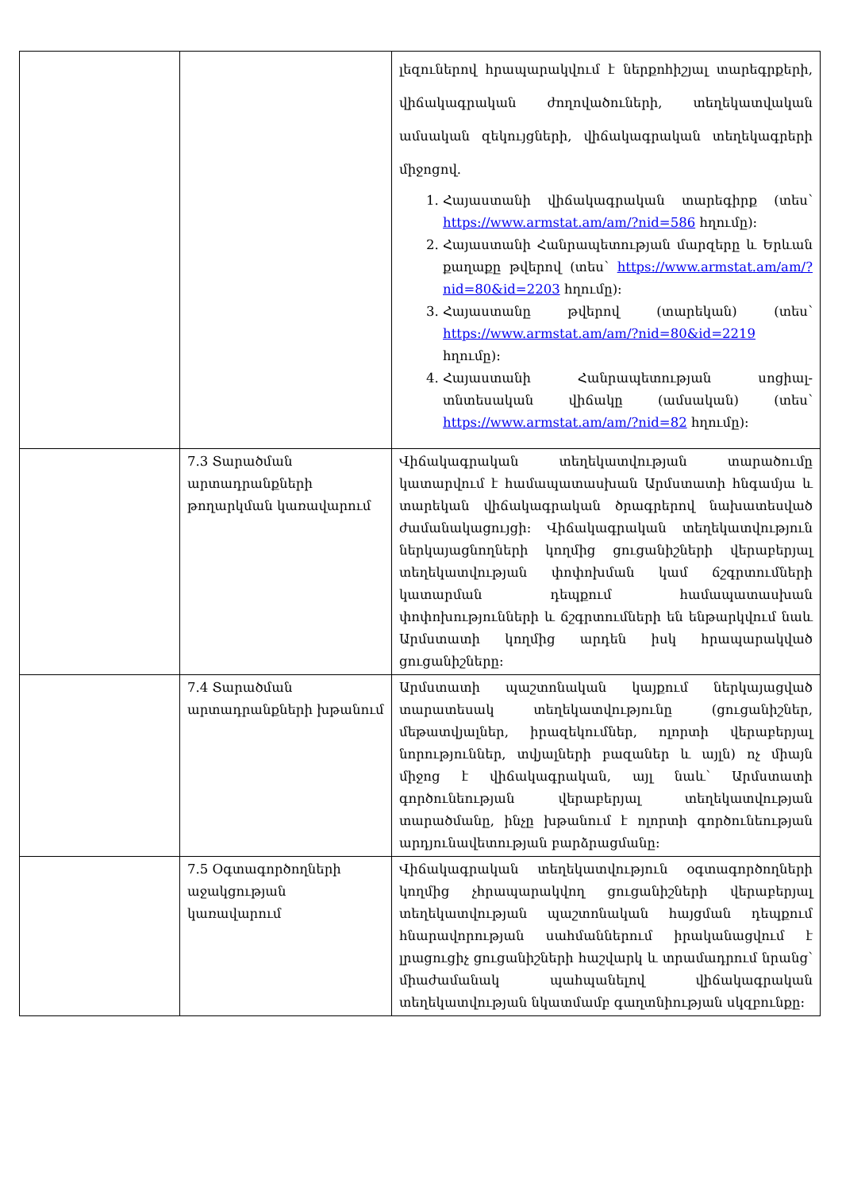| | | լեզուներով հրապարակվում է ներքոհիշյալ տարեգրքերի, վիճակագրական ժողովածուների, տեղեկատվական ամսական զեկույցների, վիճակագրական տեղեկագրերի միջոցով. 1. Հայաստանի վիճակագրական տարեգիրք (տես՝ https://www.armstat.am/am/?nid=586 հղումը): 2. Հայաստանի Հանրապետության մարզերը և Երևան քաղաքը թվերով (տես՝ https://www.armstat.am/am/?nid=80&id=2203 հղումը): 3. Հայաստանը թվերով (տարեկան) (տես՝ https://www.armstat.am/am/?nid=80&id=2219 հղումը): 4. Հայաստանի Հանրապետության սոցիալ-տնտեսական վիճակը (ամսական) (տես՝ https://www.armstat.am/am/?nid=82 հղումը): |
| | 7.3 Տարածման արտադրանքների թողարկման կառավարում | Վիճակագրական տեղեկատվության տարածումը կատարվում է համապատասխան Արմստատի հնգամյա և տարեկան վիճակագրական ծրագրերով նախատեսված ժամանակացույցի: Վիճակագրական տեղեկատվություն ներկայացնողների կողմից ցուցանիշների վերաբերյալ տեղեկատվության փոփոխման կամ ճշգրտումների կատարման դեպքում համապատասխան փոփոխությունների և ճշգրտումների են ենթարկվում նաև Արմստատի կողմից արդեն իսկ հրապարակված ցուցանիշները: |
| | 7.4 Տարածման արտադրանքների խթանում | Արմստատի պաշտոնական կայքում ներկայացված տարատեսակ տեղեկատվությունը (ցուցանիշներ, մեթատվյալներ, իրազեկումներ, ոլորտի վերաբերյալ նորություններ, տվյալների բազաներ և այլն) ոչ միայն միջոց է վիճակագրական, այլ նաև՝ Արմստատի գործունեության վերաբերյալ տեղեկատվության տարածմանը, ինչը խթանում է ոլորտի գործունեության արդյունավետության բարձրացմանը: |
| | 7.5 Օգտագործողների աջակցության կառավարում | Վիճակագրական տեղեկատվություն օգտագործողների կողմից չհրապարակվող ցուցանիշների վերաբերյալ տեղեկատվության պաշտոնական հայցման դեպքում հնարավորության սահմաններում իրականացվում է լրացուցիչ ցուցանիշների հաշվարկ և տրամադրում նրանց՝ միաժամանակ պահպանելով վիճակագրական տեղեկատվության նկատմամբ գաղտնիության սկզբունքը: |